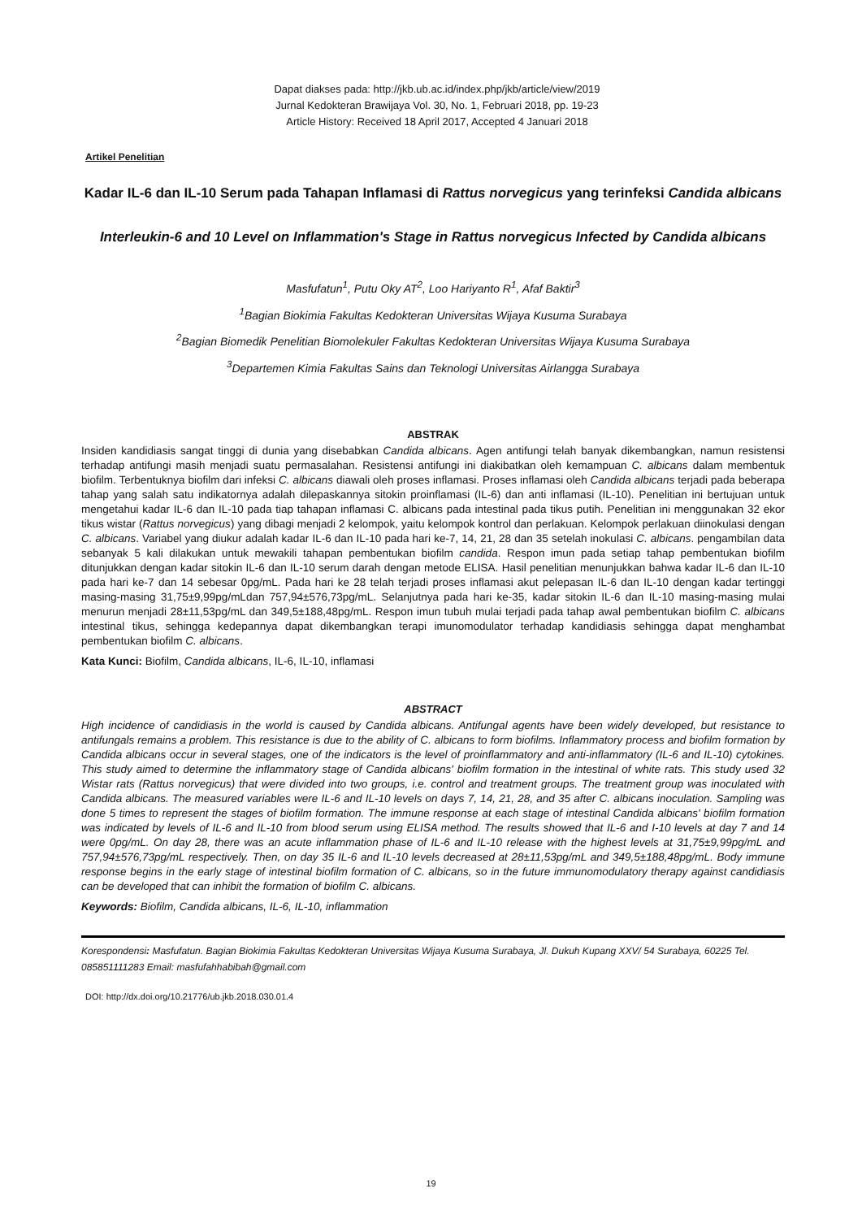Dapat diakses pada: http://jkb.ub.ac.id/index.php/jkb/article/view/2019
Jurnal Kedokteran Brawijaya Vol. 30, No. 1, Februari 2018, pp. 19-23
Article History: Received 18 April 2017, Accepted 4 Januari 2018
Artikel Penelitian
Kadar IL-6 dan IL-10 Serum pada Tahapan Inflamasi di Rattus norvegicus yang terinfeksi Candida albicans
Interleukin-6 and 10 Level on Inflammation's Stage in Rattus norvegicus Infected by Candida albicans
Masfufatun<sup>1</sup>, Putu Oky AT<sup>2</sup>, Loo Hariyanto R<sup>1</sup>, Afaf Baktir<sup>3</sup>
<sup>1</sup> Bagian Biokimia Fakultas Kedokteran Universitas Wijaya Kusuma Surabaya
<sup>2</sup> Bagian Biomedik Penelitian Biomolekuler Fakultas Kedokteran Universitas Wijaya Kusuma Surabaya
<sup>3</sup> Departemen Kimia Fakultas Sains dan Teknologi Universitas Airlangga Surabaya
ABSTRAK
Insiden kandidiasis sangat tinggi di dunia yang disebabkan Candida albicans. Agen antifungi telah banyak dikembangkan, namun resistensi terhadap antifungi masih menjadi suatu permasalahan. Resistensi antifungi ini diakibatkan oleh kemampuan C. albicans dalam membentuk biofilm. Terbentuknya biofilm dari infeksi C. albicans diawali oleh proses inflamasi. Proses inflamasi oleh Candida albicans terjadi pada beberapa tahap yang salah satu indikatornya adalah dilepaskannya sitokin proinflamasi (IL-6) dan anti inflamasi (IL-10). Penelitian ini bertujuan untuk mengetahui kadar IL-6 dan IL-10 pada tiap tahapan inflamasi C. albicans pada intestinal pada tikus putih. Penelitian ini menggunakan 32 ekor tikus wistar (Rattus norvegicus) yang dibagi menjadi 2 kelompok, yaitu kelompok kontrol dan perlakuan. Kelompok perlakuan diinokulasi dengan C. albicans. Variabel yang diukur adalah kadar IL-6 dan IL-10 pada hari ke-7, 14, 21, 28 dan 35 setelah inokulasi C. albicans. pengambilan data sebanyak 5 kali dilakukan untuk mewakili tahapan pembentukan biofilm candida. Respon imun pada setiap tahap pembentukan biofilm ditunjukkan dengan kadar sitokin IL-6 dan IL-10 serum darah dengan metode ELISA. Hasil penelitian menunjukkan bahwa kadar IL-6 dan IL-10 pada hari ke-7 dan 14 sebesar 0pg/mL. Pada hari ke 28 telah terjadi proses inflamasi akut pelepasan IL-6 dan IL-10 dengan kadar tertinggi masing-masing 31,75±9,99pg/mLdan 757,94±576,73pg/mL. Selanjutnya pada hari ke-35, kadar sitokin IL-6 dan IL-10 masing-masing mulai menurun menjadi 28±11,53pg/mL dan 349,5±188,48pg/mL. Respon imun tubuh mulai terjadi pada tahap awal pembentukan biofilm C. albicans intestinal tikus, sehingga kedepannya dapat dikembangkan terapi imunomodulator terhadap kandidiasis sehingga dapat menghambat pembentukan biofilm C. albicans.
Kata Kunci: Biofilm, Candida albicans, IL-6, IL-10, inflamasi
ABSTRACT
High incidence of candidiasis in the world is caused by Candida albicans. Antifungal agents have been widely developed, but resistance to antifungals remains a problem. This resistance is due to the ability of C. albicans to form biofilms. Inflammatory process and biofilm formation by Candida albicans occur in several stages, one of the indicators is the level of proinflammatory and anti-inflammatory (IL-6 and IL-10) cytokines. This study aimed to determine the inflammatory stage of Candida albicans' biofilm formation in the intestinal of white rats. This study used 32 Wistar rats (Rattus norvegicus) that were divided into two groups, i.e. control and treatment groups. The treatment group was inoculated with Candida albicans. The measured variables were IL-6 and IL-10 levels on days 7, 14, 21, 28, and 35 after C. albicans inoculation. Sampling was done 5 times to represent the stages of biofilm formation. The immune response at each stage of intestinal Candida albicans' biofilm formation was indicated by levels of IL-6 and IL-10 from blood serum using ELISA method. The results showed that IL-6 and I-10 levels at day 7 and 14 were 0pg/mL. On day 28, there was an acute inflammation phase of IL-6 and IL-10 release with the highest levels at 31,75±9,99pg/mL and 757,94±576,73pg/mL respectively. Then, on day 35 IL-6 and IL-10 levels decreased at 28±11,53pg/mL and 349,5±188,48pg/mL. Body immune response begins in the early stage of intestinal biofilm formation of C. albicans, so in the future immunomodulatory therapy against candidiasis can be developed that can inhibit the formation of biofilm C. albicans.
Keywords: Biofilm, Candida albicans, IL-6, IL-10, inflammation
Korespondensi: Masfufatun. Bagian Biokimia Fakultas Kedokteran Universitas Wijaya Kusuma Surabaya, Jl. Dukuh Kupang XXV/ 54 Surabaya, 60225 Tel. 085851111283 Email: masfufahhabibah@gmail.com
DOI: http://dx.doi.org/10.21776/ub.jkb.2018.030.01.4
19